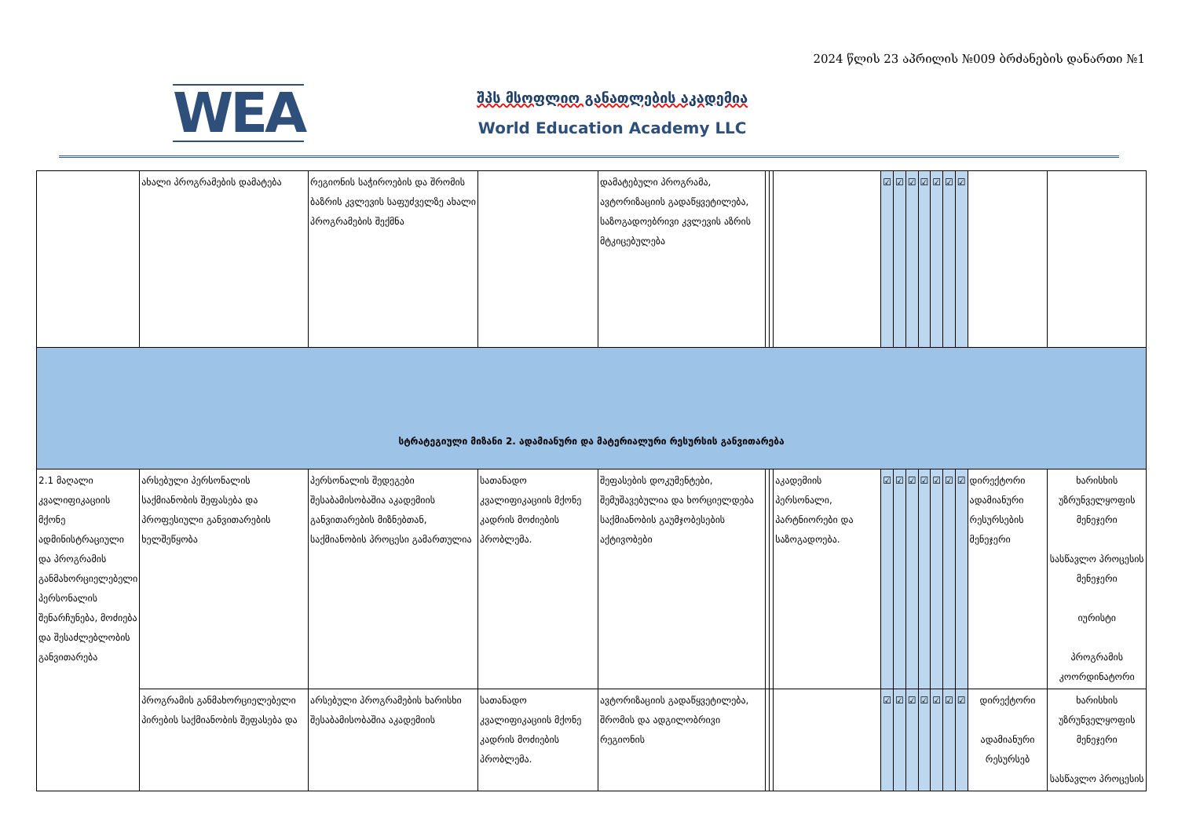2024 წლის 23 აპრილის №009 ბრძანების დანართი №1
WEA
შპს მსოფლიო განათლების აკადემია
World Education Academy LLC
| | ახალი პროგრამების დამატება | რეგიონის საჭიროების და შრომის ბაზრის კვლევის საფუძველზე ახალი პროგრამების შექმნა | | დამატებული პროგრამა, ავტორიზაციის გადაწყვეტილება, საზოგადოებრივი კვლევის აზრის მტკიცებულება | | | | ☑ | ☑ | ☑ | ☑ | ☑ | ☑ | ☑ | | |
| სტრატეგიული მიზანი 2. ადამიანური და მატერიალური რესურსის განვითარება | | | | | | | | | | | | | | | | |
| 2.1 მაღალი კვალიფიკაციის მქონე ადმინისტრაციული და პროგრამის განმახორციელებელი პერსონალის შენარჩუნება, მოძიება და შესაძლებლობის განვითარება | არსებული პერსონალის საქმიანობის შეფასება და პროფესიული განვითარების ხელშეწყობა | პერსონალის შედეგები შესაბამისობაშია აკადემიის განვითარების მიზნებთან, საქმიანობის პროცესი გამართულია | სათანადო კვალიფიკაციის მქონე კადრის მოძიების პრობლემა. | შეფასების დოკუმენტები, შემუშავებულია და ხორციელდება საქმიანობის გაუმჯობესების აქტივობები | | | აკადემიის პერსონალი, პარტნიორები და საზოგადოება. | ☑ | ☑ | ☑ | ☑ | ☑ | ☑ | ☑ | დირექტორი ადამიანური რესურსების მენეჯერი | ხარისხის უზრუნველყოფის მენეჯერი სასწავლო პროცესის მენეჯერი იურისტი პროგრამის კოორდინატორი |
| | პროგრამის განმახორციელებელი პირების საქმიანობის შეფასება და | არსებული პროგრამების ხარისხი შესაბამისობაშია აკადემიის | სათანადო კვალიფიკაციის მქონე კადრის მოძიების პრობლემა. | ავტორიზაციის გადაწყვეტილება, შრომის და ადგილობრივი რეგიონის | | | | ☑ | ☑ | ☑ | ☑ | ☑ | ☑ | ☑ | დირექტორი ადამიანური რესურსებ | ხარისხის უზრუნველყოფის მენეჯერი სასწავლო პროცესის |